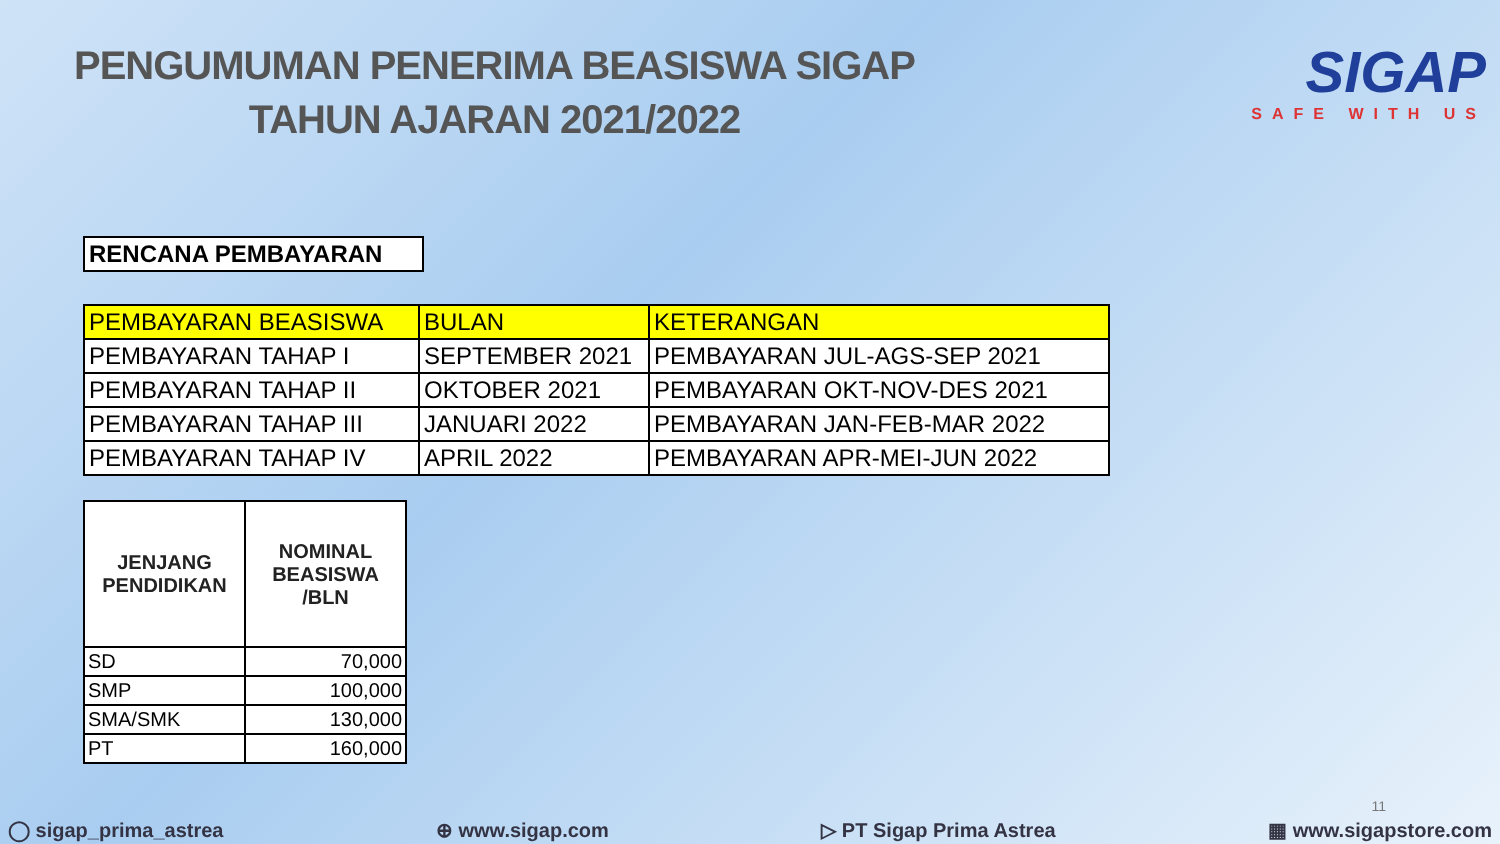PENGUMUMAN PENERIMA BEASISWA SIGAP
TAHUN AJARAN 2021/2022
SIGAP
SAFE WITH US
RENCANA PEMBAYARAN
| PEMBAYARAN BEASISWA | BULAN | KETERANGAN |
| --- | --- | --- |
| PEMBAYARAN TAHAP I | SEPTEMBER 2021 | PEMBAYARAN JUL-AGS-SEP 2021 |
| PEMBAYARAN TAHAP II | OKTOBER 2021 | PEMBAYARAN OKT-NOV-DES 2021 |
| PEMBAYARAN TAHAP III | JANUARI 2022 | PEMBAYARAN JAN-FEB-MAR 2022 |
| PEMBAYARAN TAHAP IV | APRIL 2022 | PEMBAYARAN APR-MEI-JUN 2022 |
| JENJANG PENDIDIKAN | NOMINAL BEASISWA /BLN |
| --- | --- |
| SD | 70,000 |
| SMP | 100,000 |
| SMA/SMK | 130,000 |
| PT | 160,000 |
11
◯ sigap_prima_astrea ⊕ www.sigap.com ▷ PT Sigap Prima Astrea ▦ www.sigapstore.com